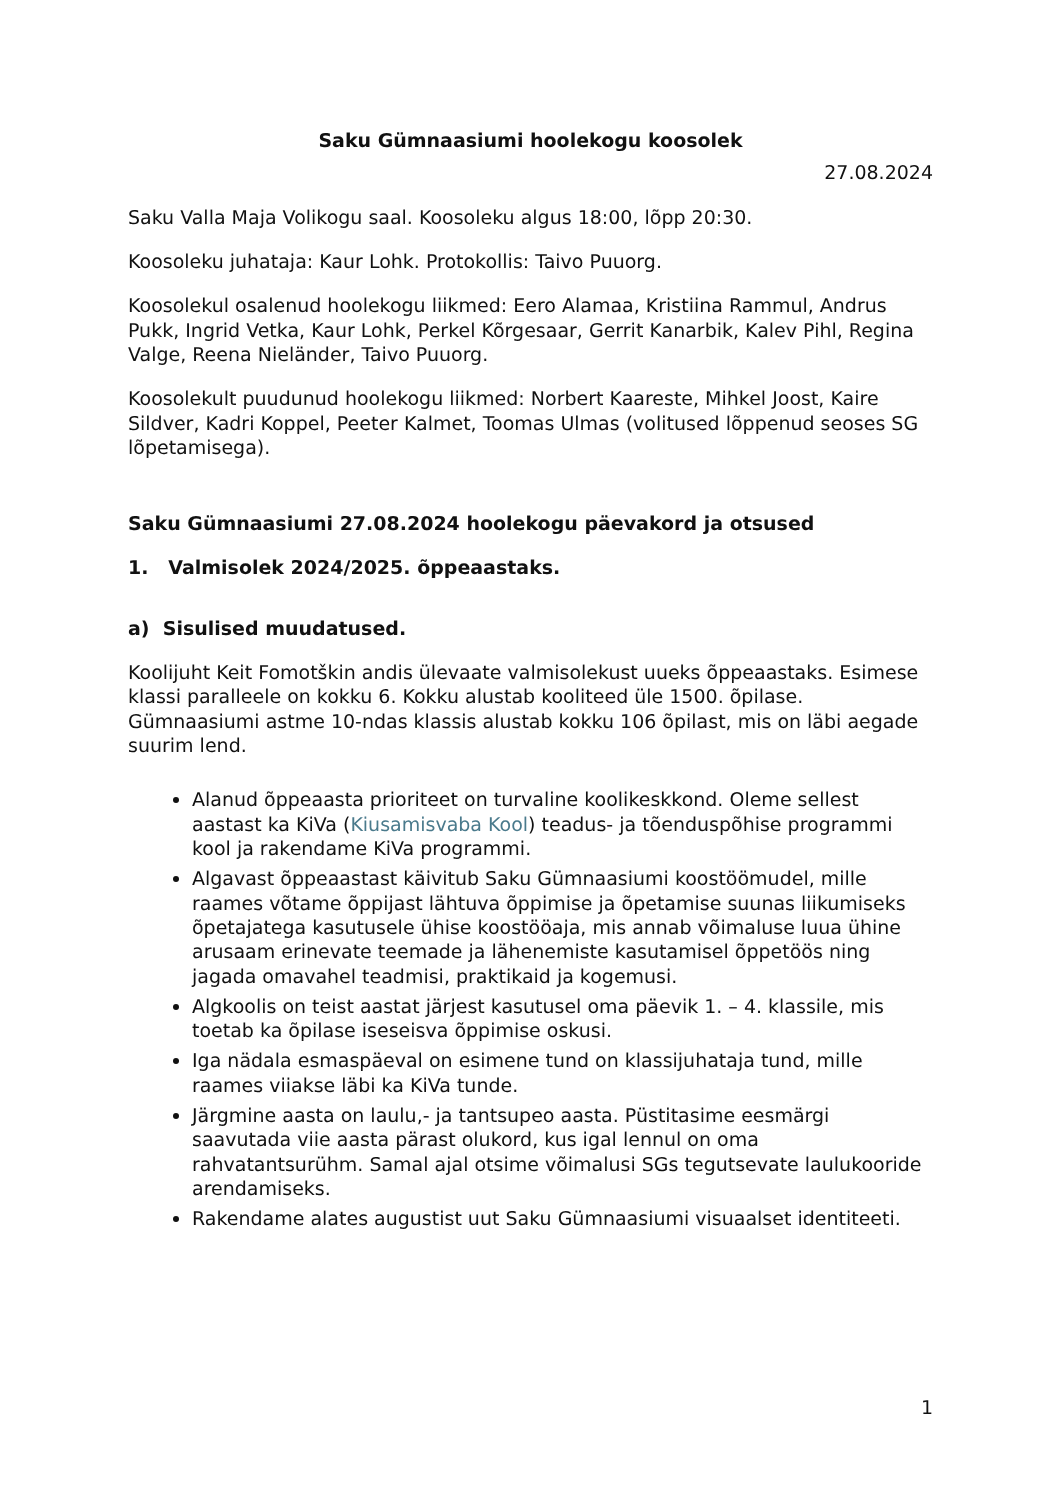Saku Gümnaasiumi hoolekogu koosolek
27.08.2024
Saku Valla Maja Volikogu saal. Koosoleku algus 18:00, lõpp 20:30.
Koosoleku juhataja: Kaur Lohk. Protokollis: Taivo Puuorg.
Koosolekul osalenud hoolekogu liikmed: Eero Alamaa, Kristiina Rammul, Andrus Pukk, Ingrid Vetka, Kaur Lohk, Perkel Kõrgesaar, Gerrit Kanarbik, Kalev Pihl, Regina Valge, Reena Nieländer, Taivo Puuorg.
Koosolekult puudunud hoolekogu liikmed: Norbert Kaareste, Mihkel Joost, Kaire Sildver, Kadri Koppel, Peeter Kalmet, Toomas Ulmas (volitused lõppenud seoses SG lõpetamisega).
Saku Gümnaasiumi 27.08.2024 hoolekogu päevakord ja otsused
1. Valmisolek 2024/2025. õppeaastaks.
a) Sisulised muudatused.
Koolijuht Keit Fomotškin andis ülevaate valmisolekust uueks õppeaastaks. Esimese klassi paralleele on kokku 6. Kokku alustab kooliteed üle 1500. õpilase. Gümnaasiumi astme 10-ndas klassis alustab kokku 106 õpilast, mis on läbi aegade suurim lend.
Alanud õppeaasta prioriteet on turvaline koolikeskkond. Oleme sellest aastast ka KiVa (Kiusamisvaba Kool) teadus- ja tõenduspõhise programmi kool ja rakendame KiVa programmi.
Algavast õppeaastast käivitub Saku Gümnaasiumi koostöömudel, mille raames võtame õppijast lähtuva õppimise ja õpetamise suunas liikumiseks õpetajatega kasutusele ühise koostööaja, mis annab võimaluse luua ühine arusaam erinevate teemade ja lähenemiste kasutamisel õppetöös ning jagada omavahel teadmisi, praktikaid ja kogemusi.
Algkoolis on teist aastat järjest kasutusel oma päevik 1. – 4. klassile, mis toetab ka õpilase iseseisva õppimise oskusi.
Iga nädala esmaspäeval on esimene tund on klassijuhataja tund, mille raames viiakse läbi ka KiVa tunde.
Järgmine aasta on laulu,- ja tantsupeo aasta. Püstitasime eesmärgi saavutada viie aasta pärast olukord, kus igal lennul on oma rahvatantsurühm. Samal ajal otsime võimalusi SGs tegutsevate laulukooride arendamiseks.
Rakendame alates augustist uut Saku Gümnaasiumi visuaalset identiteeti.
1